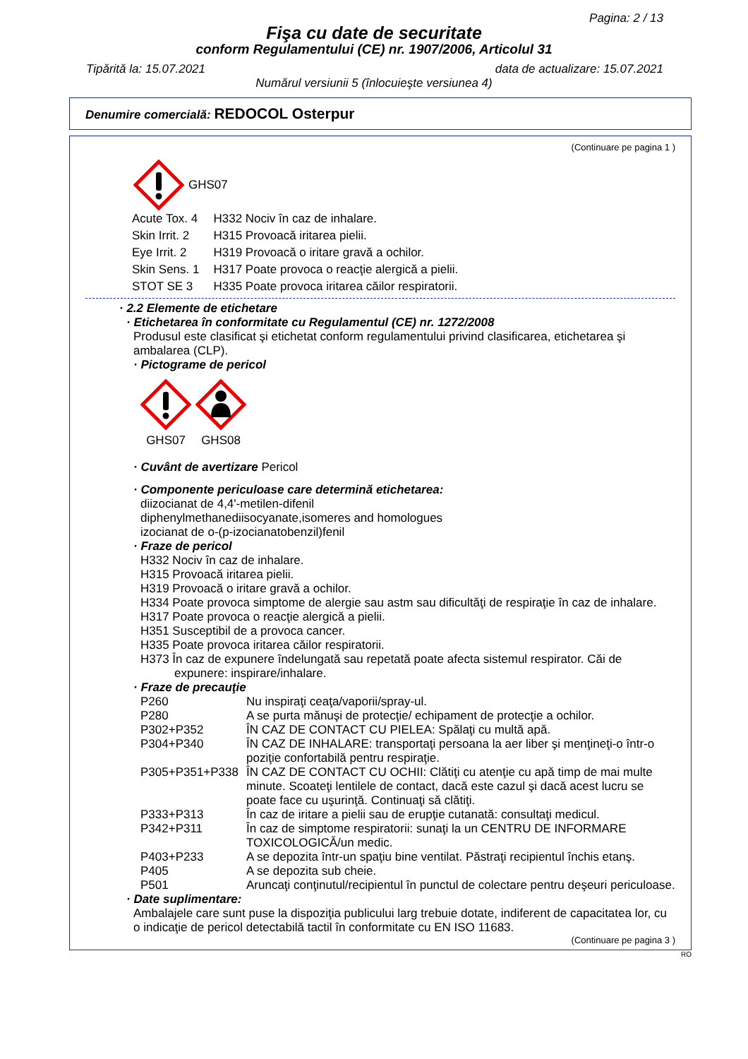Pagina: 2 / 13
Fişa cu date de securitate
conform Regulamentului (CE) nr. 1907/2006, Articolul 31
Tipărită la: 15.07.2021 data de actualizare: 15.07.2021
Numărul versiunii 5 (înlocuieşte versiunea 4)
Denumire comercială: REDOCOL Osterpur
(Continuare pe pagina 1 )
GHS07
| Acute Tox. 4 | H332 Nociv în caz de inhalare. |
| Skin Irrit. 2 | H315 Provoacă iritarea pielii. |
| Eye Irrit. 2 | H319 Provoacă o iritare gravă a ochilor. |
| Skin Sens. 1 | H317 Poate provoca o reacţie alergică a pielii. |
| STOT SE 3 | H335 Poate provoca iritarea căilor respiratorii. |
· 2.2 Elemente de etichetare
· Etichetarea în conformitate cu Regulamentul (CE) nr. 1272/2008
Produsul este clasificat şi etichetat conform regulamentului privind clasificarea, etichetarea şi ambalarea (CLP).
· Pictograme de pericol
GHS07
GHS08
· Cuvânt de avertizare Pericol
· Componente periculoase care determină etichetarea:
diizocianat de 4,4'-metilen-difenil
diphenylmethanediisocyanate,isomeres and homologues
izocianat de o-(p-izocianatobenzil)fenil
· Fraze de pericol
H332 Nociv în caz de inhalare.
H315 Provoacă iritarea pielii.
H319 Provoacă o iritare gravă a ochilor.
H334 Poate provoca simptome de alergie sau astm sau dificultăţi de respiraţie în caz de inhalare.
H317 Poate provoca o reacţie alergică a pielii.
H351 Susceptibil de a provoca cancer.
H335 Poate provoca iritarea căilor respiratorii.
H373 În caz de expunere îndelungată sau repetată poate afecta sistemul respirator. Căi de expunere: inspirare/inhalare.
· Fraze de precauţie
| P260 | Nu inspiraţi ceaţa/vaporii/spray-ul. |
| P280 | A se purta mănuşi de protecţie/ echipament de protecţie a ochilor. |
| P302+P352 | ÎN CAZ DE CONTACT CU PIELEA: Spălaţi cu multă apă. |
| P304+P340 | ÎN CAZ DE INHALARE: transportaţi persoana la aer liber şi menţineţi-o într-o poziţie confortabilă pentru respiraţie. |
| P305+P351+P338 | ÎN CAZ DE CONTACT CU OCHII: Clătiţi cu atenţie cu apă timp de mai multe minute. Scoateţi lentilele de contact, dacă este cazul şi dacă acest lucru se poate face cu uşurinţă. Continuaţi să clătiţi. |
| P333+P313 | În caz de iritare a pielii sau de erupţie cutanată: consultaţi medicul. |
| P342+P311 | În caz de simptome respiratorii: sunaţi la un CENTRU DE INFORMARE TOXICOLOGICĂ/un medic. |
| P403+P233 | A se depozita într-un spaţiu bine ventilat. Păstraţi recipientul închis etanş. |
| P405 | A se depozita sub cheie. |
| P501 | Aruncaţi conţinutul/recipientul în punctul de colectare pentru deşeuri periculoase. |
· Date suplimentare:
Ambalajele care sunt puse la dispoziţia publicului larg trebuie dotate, indiferent de capacitatea lor, cu o indicaţie de pericol detectabilă tactil în conformitate cu EN ISO 11683.
(Continuare pe pagina 3 )
RO